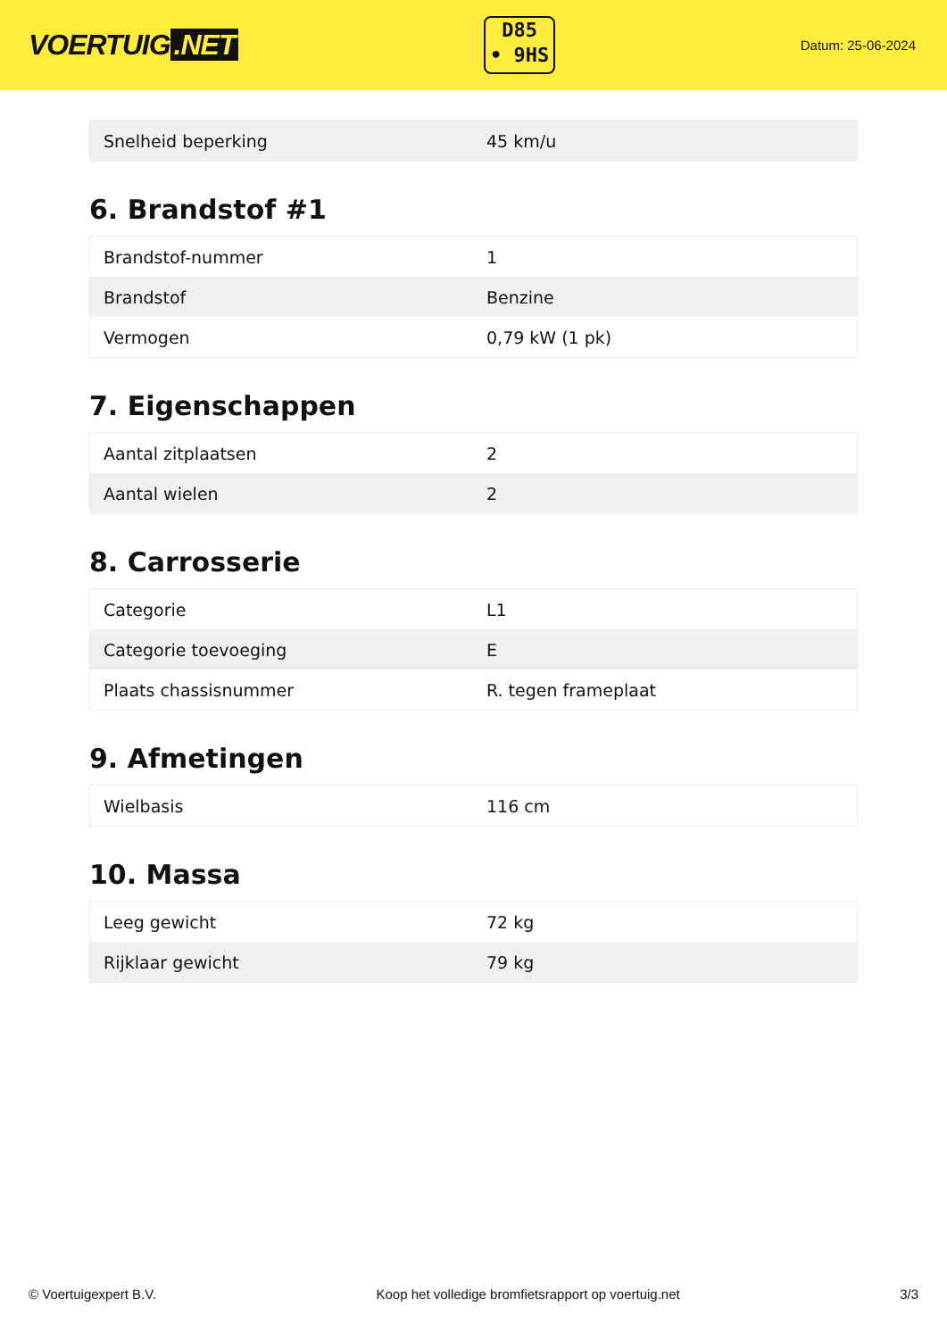VOERTUIG.NET
D85
• 9HS
Datum: 25-06-2024
| Snelheid beperking | 45 km/u |
6. Brandstof #1
| Brandstof-nummer | 1 |
| Brandstof | Benzine |
| Vermogen | 0,79 kW (1 pk) |
7. Eigenschappen
| Aantal zitplaatsen | 2 |
| Aantal wielen | 2 |
8. Carrosserie
| Categorie | L1 |
| Categorie toevoeging | E |
| Plaats chassisnummer | R. tegen frameplaat |
9. Afmetingen
| Wielbasis | 116 cm |
10. Massa
| Leeg gewicht | 72 kg |
| Rijklaar gewicht | 79 kg |
© Voertuigexpert B.V. Koop het volledige bromfietsrapport op voertuig.net 3/3